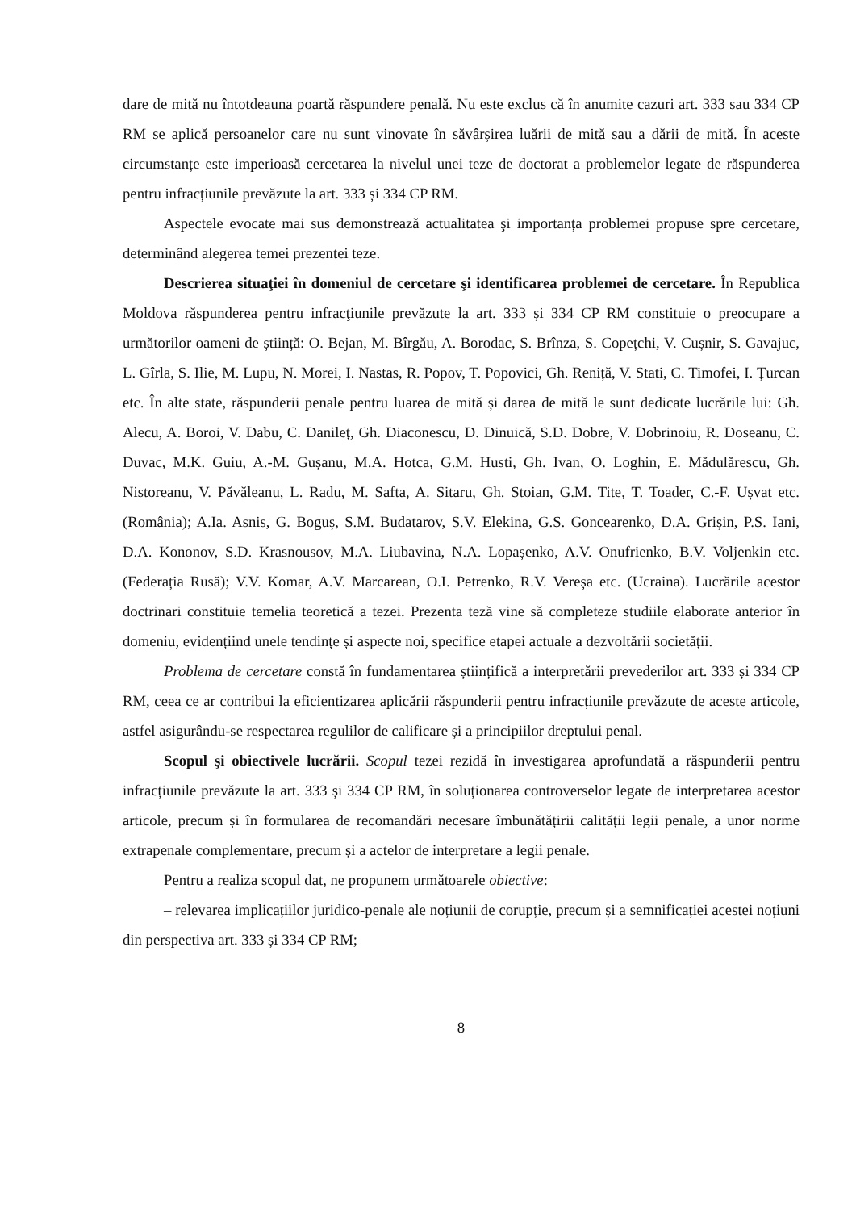dare de mită nu întotdeauna poartă răspundere penală. Nu este exclus că în anumite cazuri art. 333 sau 334 CP RM se aplică persoanelor care nu sunt vinovate în săvârșirea luării de mită sau a dării de mită. În aceste circumstanțe este imperioasă cercetarea la nivelul unei teze de doctorat a problemelor legate de răspunderea pentru infracțiunile prevăzute la art. 333 și 334 CP RM.
Aspectele evocate mai sus demonstrează actualitatea şi importanța problemei propuse spre cercetare, determinând alegerea temei prezentei teze.
Descrierea situaţiei în domeniul de cercetare şi identificarea problemei de cercetare. În Republica Moldova răspunderea pentru infracţiunile prevăzute la art. 333 și 334 CP RM constituie o preocupare a următorilor oameni de știință: O. Bejan, M. Bîrgău, A. Borodac, S. Brînza, S. Copețchi, V. Cușnir, S. Gavajuc, L. Gîrla, S. Ilie, M. Lupu, N. Morei, I. Nastas, R. Popov, T. Popovici, Gh. Reniță, V. Stati, C. Timofei, I. Țurcan etc. În alte state, răspunderii penale pentru luarea de mită și darea de mită le sunt dedicate lucrările lui: Gh. Alecu, A. Boroi, V. Dabu, C. Danileț, Gh. Diaconescu, D. Dinuică, S.D. Dobre, V. Dobrinoiu, R. Doseanu, C. Duvac, M.K. Guiu, A.-M. Gușanu, M.A. Hotca, G.M. Husti, Gh. Ivan, O. Loghin, E. Mădulărescu, Gh. Nistoreanu, V. Păvăleanu, L. Radu, M. Safta, A. Sitaru, Gh. Stoian, G.M. Tite, T. Toader, C.-F. Ușvat etc. (România); A.Ia. Asnis, G. Boguș, S.M. Budatarov, S.V. Elekina, G.S. Goncearenko, D.A. Grișin, P.S. Iani, D.A. Kononov, S.D. Krasnousov, M.A. Liubavina, N.A. Lopașenko, A.V. Onufrienko, B.V. Voljenkin etc. (Federația Rusă); V.V. Komar, A.V. Marcarean, O.I. Petrenko, R.V. Vereșa etc. (Ucraina). Lucrările acestor doctrinari constituie temelia teoretică a tezei. Prezenta teză vine să completeze studiile elaborate anterior în domeniu, evidențiind unele tendințe și aspecte noi, specifice etapei actuale a dezvoltării societății.
Problema de cercetare constă în fundamentarea științifică a interpretării prevederilor art. 333 și 334 CP RM, ceea ce ar contribui la eficientizarea aplicării răspunderii pentru infracțiunile prevăzute de aceste articole, astfel asigurându-se respectarea regulilor de calificare și a principiilor dreptului penal.
Scopul şi obiectivele lucrării. Scopul tezei rezidă în investigarea aprofundată a răspunderii pentru infracțiunile prevăzute la art. 333 și 334 CP RM, în soluționarea controverselor legate de interpretarea acestor articole, precum și în formularea de recomandări necesare îmbunătățirii calității legii penale, a unor norme extrapenale complementare, precum și a actelor de interpretare a legii penale.
Pentru a realiza scopul dat, ne propunem următoarele obiective:
– relevarea implicațiilor juridico-penale ale noțiunii de corupție, precum și a semnificației acestei noțiuni din perspectiva art. 333 și 334 CP RM;
8